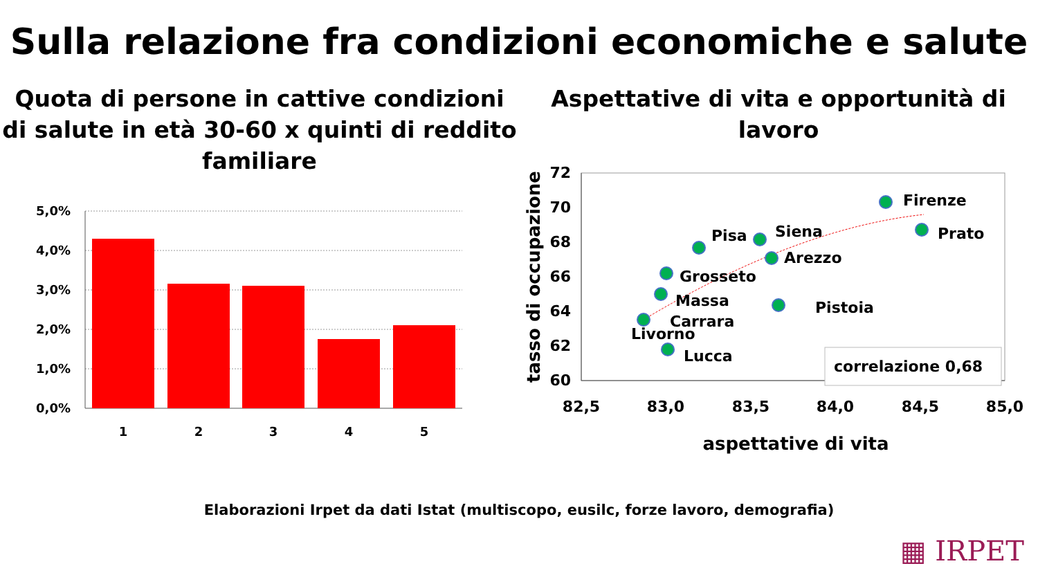Sulla relazione fra condizioni economiche e salute
Quota di persone in cattive condizioni di salute in età 30-60 x quinti di reddito familiare
5,0%
4,0%
3,0%
2,0%
1,0%
0,0%
1
2
3
4
5
Aspettative di vita e opportunità di lavoro
Firenze
Prato
Siena
Pisa
Arezzo
Grosseto
Massa
Carrara
Livorno
Pistoia
Lucca
correlazione 0,68
72
70
68
66
64
62
60
82,5
83,0
83,5
84,0
84,5
85,0
aspettative di vita
tasso di occupazione
Elaborazioni Irpet da dati Istat (multiscopo, eusilc, forze lavoro, demografia)
▦ IRPET